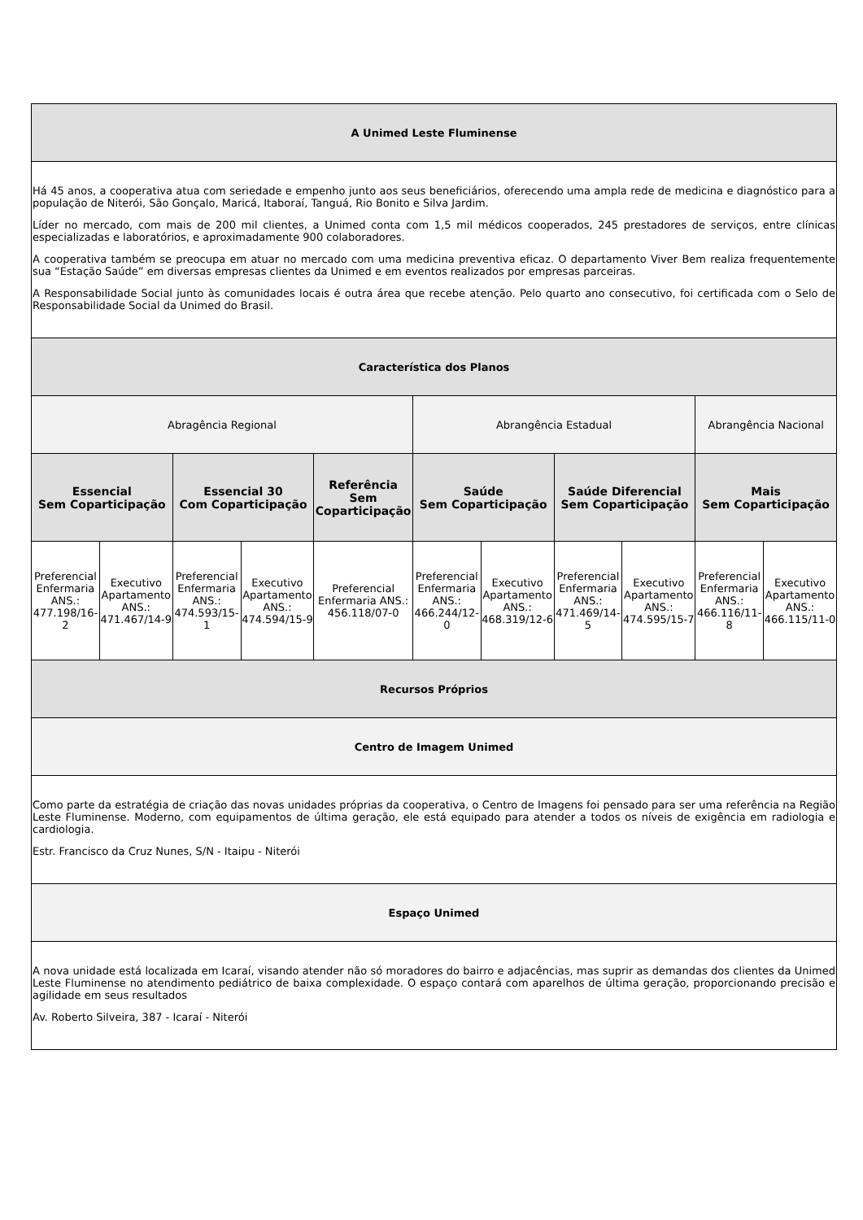| A Unimed Leste Fluminense | | | | | | | | | | |
| --- | --- | --- | --- | --- | --- | --- | --- | --- | --- | --- |
| Há 45 anos, a cooperativa atua com seriedade e empenho junto aos seus beneficiários, oferecendo uma ampla rede de medicina e diagnóstico para a população de Niterói, São Gonçalo, Maricá, Itaboraí, Tanguá, Rio Bonito e Silva Jardim. Líder no mercado, com mais de 200 mil clientes, a Unimed conta com 1,5 mil médicos cooperados, 245 prestadores de serviços, entre clínicas especializadas e laboratórios, e aproximadamente 900 colaboradores. A cooperativa também se preocupa em atuar no mercado com uma medicina preventiva eficaz. O departamento Viver Bem realiza frequentemente sua “Estação Saúde” em diversas empresas clientes da Unimed e em eventos realizados por empresas parceiras. A Responsabilidade Social junto às comunidades locais é outra área que recebe atenção. Pelo quarto ano consecutivo, foi certificada com o Selo de Responsabilidade Social da Unimed do Brasil. | | | | | | | | | | |
| Característica dos Planos | | | | | | | | | | |
| Abragência Regional | | | | | Abrangência Estadual | | | | Abrangência Nacional | |
| Essencial Sem Coparticipação | | Essencial 30 Com Coparticipação | | Referência Sem Coparticipação | Saúde Sem Coparticipação | | Saúde Diferencial Sem Coparticipação | | Mais Sem Coparticipação | |
| Preferencial Enfermaria ANS.: 477.198/16-2 | Executivo Apartamento ANS.: 471.467/14-9 | Preferencial Enfermaria ANS.: 474.593/15-1 | Executivo Apartamento ANS.: 474.594/15-9 | Preferencial Enfermaria ANS.: 456.118/07-0 | Preferencial Enfermaria ANS.: 466.244/12-0 | Executivo Apartamento ANS.: 468.319/12-6 | Preferencial Enfermaria ANS.: 471.469/14-5 | Executivo Apartamento ANS.: 474.595/15-7 | Preferencial Enfermaria ANS.: 466.116/11-8 | Executivo Apartamento ANS.: 466.115/11-0 |
| Recursos Próprios | | | | | | | | | | |
| Centro de Imagem Unimed | | | | | | | | | | |
| Como parte da estratégia de criação das novas unidades próprias da cooperativa, o Centro de Imagens foi pensado para ser uma referência na Região Leste Fluminense. Moderno, com equipamentos de última geração, ele está equipado para atender a todos os níveis de exigência em radiologia e cardiologia. Estr. Francisco da Cruz Nunes, S/N - Itaipu - Niterói | | | | | | | | | | |
| Espaço Unimed | | | | | | | | | | |
| A nova unidade está localizada em Icaraí, visando atender não só moradores do bairro e adjacências, mas suprir as demandas dos clientes da Unimed Leste Fluminense no atendimento pediátrico de baixa complexidade. O espaço contará com aparelhos de última geração, proporcionando precisão e agilidade em seus resultados Av. Roberto Silveira, 387 - Icaraí - Niterói | | | | | | | | | | |